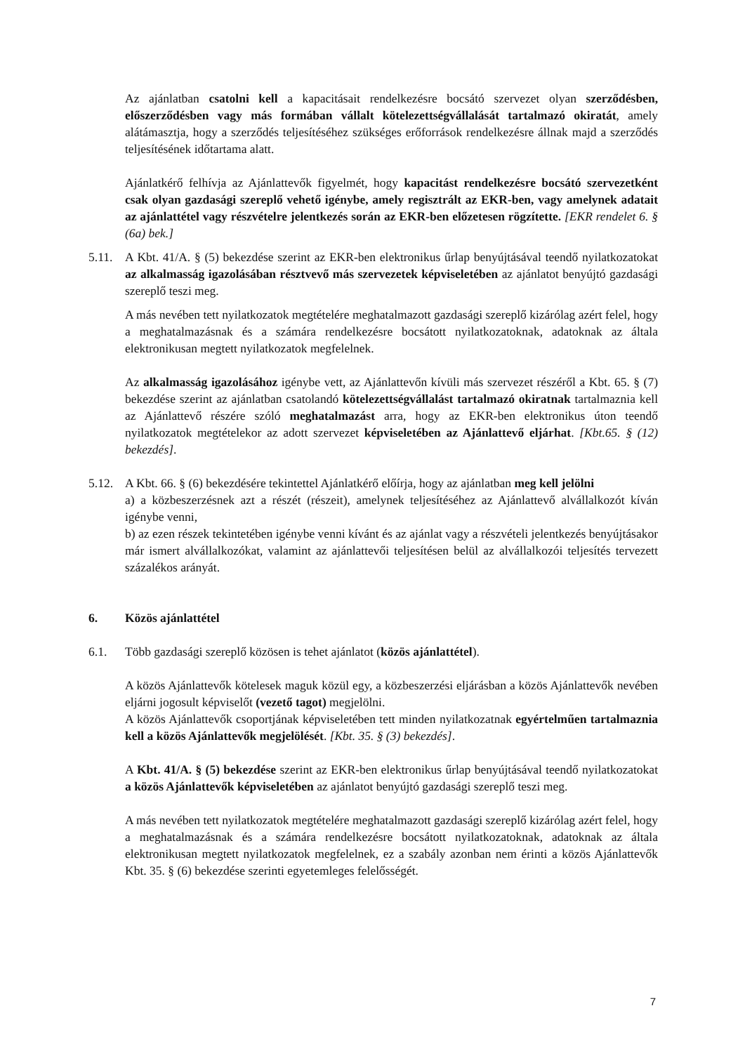Az ajánlatban csatolni kell a kapacitásait rendelkezésre bocsátó szervezet olyan szerződésben, előszerződésben vagy más formában vállalt kötelezettségvállalását tartalmazó okiratát, amely alátámasztja, hogy a szerződés teljesítéséhez szükséges erőforrások rendelkezésre állnak majd a szerződés teljesítésének időtartama alatt.
Ajánlatkérő felhívja az Ajánlattevők figyelmét, hogy kapacitást rendelkezésre bocsátó szervezetként csak olyan gazdasági szereplő vehető igénybe, amely regisztrált az EKR-ben, vagy amelynek adatait az ajánlattétel vagy részvételre jelentkezés során az EKR-ben előzetesen rögzítette. [EKR rendelet 6. § (6a) bek.]
5.11.
A Kbt. 41/A. § (5) bekezdése szerint az EKR-ben elektronikus űrlap benyújtásával teendő nyilatkozatokat az alkalmasság igazolásában résztvevő más szervezetek képviseletében az ajánlatot benyújtó gazdasági szereplő teszi meg.
A más nevében tett nyilatkozatok megtételére meghatalmazott gazdasági szereplő kizárólag azért felel, hogy a meghatalmazásnak és a számára rendelkezésre bocsátott nyilatkozatoknak, adatoknak az általa elektronikusan megtett nyilatkozatok megfelelnek.
Az alkalmasság igazolásához igénybe vett, az Ajánlattevőn kívüli más szervezet részéről a Kbt. 65. § (7) bekezdése szerint az ajánlatban csatolandó kötelezettségvállalást tartalmazó okiratnak tartalmaznia kell az Ajánlattevő részére szóló meghatalmazást arra, hogy az EKR-ben elektronikus úton teendő nyilatkozatok megtételekor az adott szervezet képviseletében az Ajánlattevő eljárhat. [Kbt.65. § (12) bekezdés].
5.12.
A Kbt. 66. § (6) bekezdésére tekintettel Ajánlatkérő előírja, hogy az ajánlatban meg kell jelölni
a) a közbeszerzésnek azt a részét (részeit), amelynek teljesítéséhez az Ajánlattevő alvállalkozót kíván igénybe venni,
b) az ezen részek tekintetében igénybe venni kívánt és az ajánlat vagy a részvételi jelentkezés benyújtásakor már ismert alvállalkozókat, valamint az ajánlattevői teljesítésen belül az alvállalkozói teljesítés tervezett százalékos arányát.
6. Közös ajánlattétel
6.1. Több gazdasági szereplő közösen is tehet ajánlatot (közös ajánlattétel).
A közös Ajánlattevők kötelesek maguk közül egy, a közbeszerzési eljárásban a közös Ajánlattevők nevében eljárni jogosult képviselőt (vezető tagot) megjelölni.
A közös Ajánlattevők csoportjának képviseletében tett minden nyilatkozatnak egyértelműen tartalmaznia kell a közös Ajánlattevők megjelölését. [Kbt. 35. § (3) bekezdés].
A Kbt. 41/A. § (5) bekezdése szerint az EKR-ben elektronikus űrlap benyújtásával teendő nyilatkozatokat a közös Ajánlattevők képviseletében az ajánlatot benyújtó gazdasági szereplő teszi meg.
A más nevében tett nyilatkozatok megtételére meghatalmazott gazdasági szereplő kizárólag azért felel, hogy a meghatalmazásnak és a számára rendelkezésre bocsátott nyilatkozatoknak, adatoknak az általa elektronikusan megtett nyilatkozatok megfelelnek, ez a szabály azonban nem érinti a közös Ajánlattevők Kbt. 35. § (6) bekezdése szerinti egyetemleges felelősségét.
7